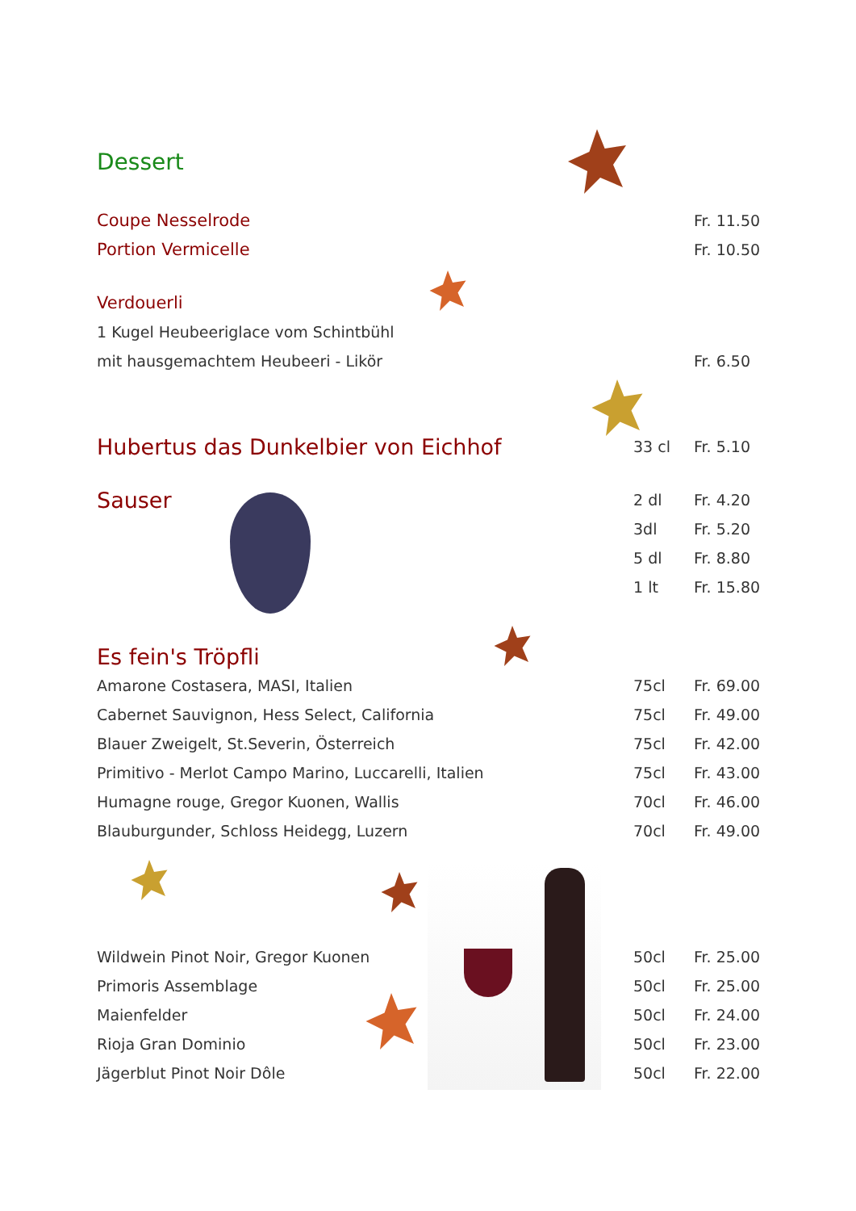| Dessert | | |
| Coupe Nesselrode | | Fr. 11.50 |
| Portion Vermicelle | | Fr. 10.50 |
| Verdouerli | | |
| 1 Kugel Heubeeriglace vom Schintbühl | | |
| mit hausgemachtem Heubeeri - Likör | | Fr. 6.50 |
| Hubertus das Dunkelbier von Eichhof | 33 cl | Fr. 5.10 |
| Sauser | 2 dl | Fr. 4.20 |
| | 3dl | Fr. 5.20 |
| | 5 dl | Fr. 8.80 |
| | 1 lt | Fr. 15.80 |
| Es fein's Tröpfli | | |
| Amarone Costasera, MASI, Italien | 75cl | Fr. 69.00 |
| Cabernet Sauvignon, Hess Select, California | 75cl | Fr. 49.00 |
| Blauer Zweigelt, St.Severin, Österreich | 75cl | Fr. 42.00 |
| Primitivo - Merlot Campo Marino, Luccarelli, Italien | 75cl | Fr. 43.00 |
| Humagne rouge, Gregor Kuonen, Wallis | 70cl | Fr. 46.00 |
| Blauburgunder, Schloss Heidegg, Luzern | 70cl | Fr. 49.00 |
| Wildwein Pinot Noir, Gregor Kuonen | 50cl | Fr. 25.00 |
| Primoris Assemblage | 50cl | Fr. 25.00 |
| Maienfelder | 50cl | Fr. 24.00 |
| Rioja Gran Dominio | 50cl | Fr. 23.00 |
| Jägerblut Pinot Noir Dôle | 50cl | Fr. 22.00 |